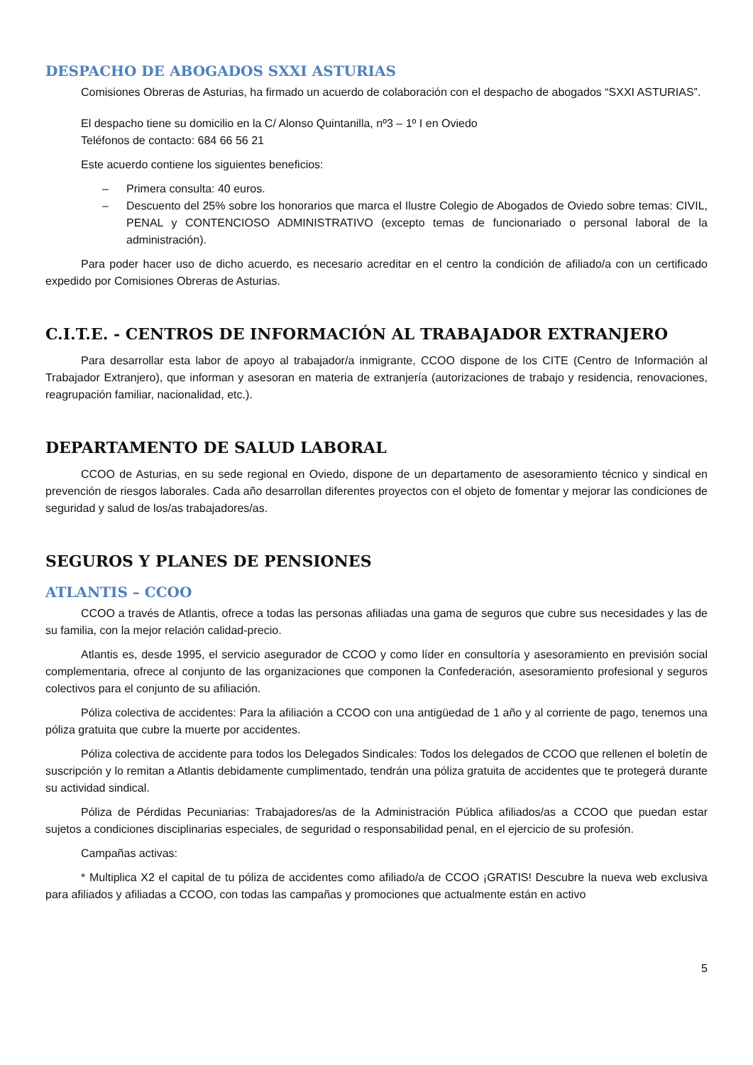DESPACHO DE ABOGADOS SXXI ASTURIAS
Comisiones Obreras de Asturias, ha firmado un acuerdo de colaboración con el despacho de abogados “SXXI ASTURIAS”.
El despacho tiene su domicilio en la C/ Alonso Quintanilla, nº3 – 1º I en Oviedo
Teléfonos de contacto: 684 66 56 21
Este acuerdo contiene los siguientes beneficios:
– Primera consulta: 40 euros.
– Descuento del 25% sobre los honorarios que marca el Ilustre Colegio de Abogados de Oviedo sobre temas: CIVIL, PENAL y CONTENCIOSO ADMINISTRATIVO (excepto temas de funcionariado o personal laboral de la administración).
Para poder hacer uso de dicho acuerdo, es necesario acreditar en el centro la condición de afiliado/a con un certificado expedido por Comisiones Obreras de Asturias.
C.I.T.E. - CENTROS DE INFORMACIÓN AL TRABAJADOR EXTRANJERO
Para desarrollar esta labor de apoyo al trabajador/a inmigrante, CCOO dispone de los CITE (Centro de Información al Trabajador Extranjero), que informan y asesoran en materia de extranjería (autorizaciones de trabajo y residencia, renovaciones, reagrupación familiar, nacionalidad, etc.).
DEPARTAMENTO DE SALUD LABORAL
CCOO de Asturias, en su sede regional en Oviedo, dispone de un departamento de asesoramiento técnico y sindical en prevención de riesgos laborales. Cada año desarrollan diferentes proyectos con el objeto de fomentar y mejorar las condiciones de seguridad y salud de los/as trabajadores/as.
SEGUROS Y PLANES DE PENSIONES
ATLANTIS – CCOO
CCOO a través de Atlantis, ofrece a todas las personas afiliadas una gama de seguros que cubre sus necesidades y las de su familia, con la mejor relación calidad-precio.
Atlantis es, desde 1995, el servicio asegurador de CCOO y como líder en consultoría y asesoramiento en previsión social complementaria, ofrece al conjunto de las organizaciones que componen la Confederación, asesoramiento profesional y seguros colectivos para el conjunto de su afiliación.
Póliza colectiva de accidentes: Para la afiliación a CCOO con una antigüedad de 1 año y al corriente de pago, tenemos una póliza gratuita que cubre la muerte por accidentes.
Póliza colectiva de accidente para todos los Delegados Sindicales: Todos los delegados de CCOO que rellenen el boletín de suscripción y lo remitan a Atlantis debidamente cumplimentado, tendrán una póliza gratuita de accidentes que te protegerá durante su actividad sindical.
Póliza de Pérdidas Pecuniarias: Trabajadores/as de la Administración Pública afiliados/as a CCOO que puedan estar sujetos a condiciones disciplinarias especiales, de seguridad o responsabilidad penal, en el ejercicio de su profesión.
Campañas activas:
* Multiplica X2 el capital de tu póliza de accidentes como afiliado/a de CCOO ¡GRATIS! Descubre la nueva web exclusiva para afiliados y afiliadas a CCOO, con todas las campañas y promociones que actualmente están en activo
5